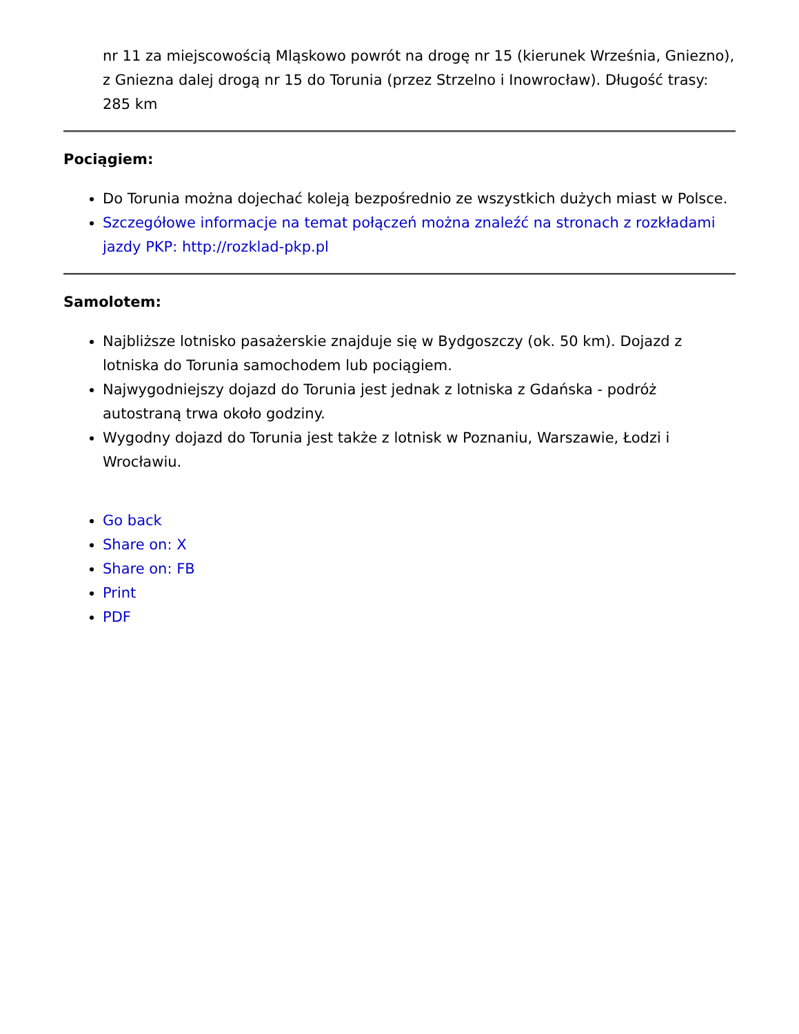nr 11 za miejscowością Mląskowo powrót na drogę nr 15 (kierunek Września, Gniezno), z Gniezna dalej drogą nr 15 do Torunia (przez Strzelno i Inowrocław). Długość trasy: 285 km
Pociągiem:
Do Torunia można dojechać koleją bezpośrednio ze wszystkich dużych miast w Polsce.
Szczegółowe informacje na temat połączeń można znaleźć na stronach z rozkładami jazdy PKP: http://rozklad-pkp.pl
Samolotem:
Najbliższe lotnisko pasażerskie znajduje się w Bydgoszczy (ok. 50 km). Dojazd z lotniska do Torunia samochodem lub pociągiem.
Najwygodniejszy dojazd do Torunia jest jednak z lotniska z Gdańska - podróż autostraną trwa około godziny.
Wygodny dojazd do Torunia jest także z lotnisk w Poznaniu, Warszawie, Łodzi i Wrocławiu.
Go back
Share on: X
Share on: FB
Print
PDF